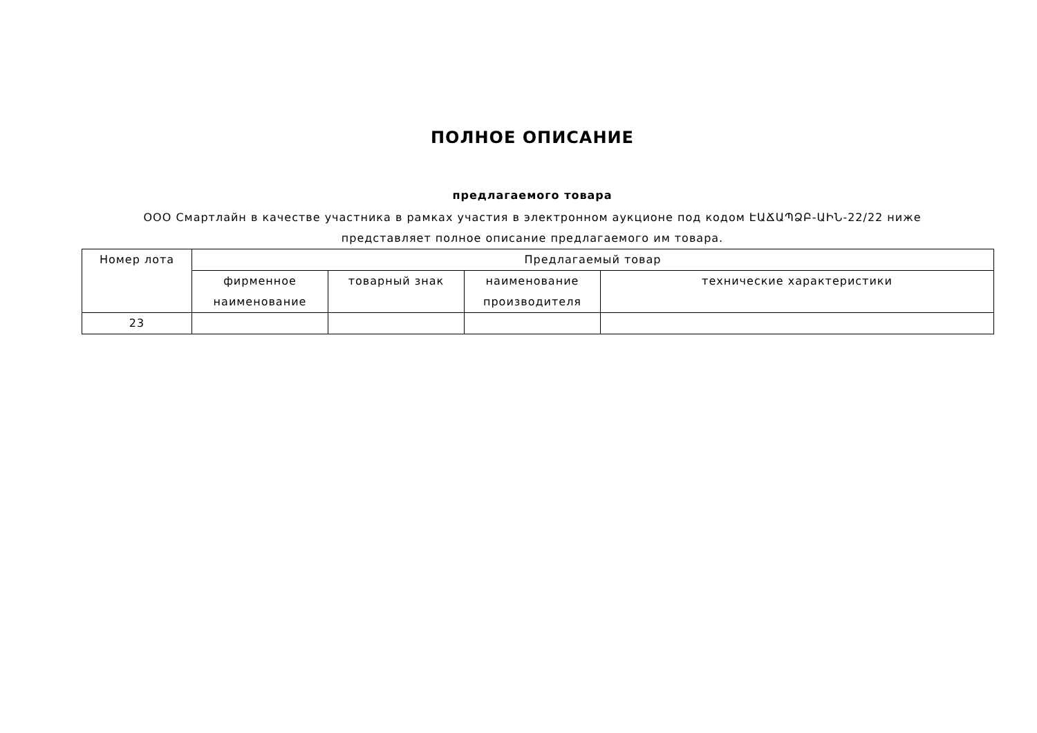ПОЛНОЕ ОПИСАНИЕ
предлагаемого товара
ООО Смартлайн в качестве участника в рамках участия в электронном аукционе под кодом ԷԱՃԱՊՁԲ-ԱԻՆ-22/22 ниже представляет полное описание предлагаемого им товара.
| Номер лота | Предлагаемый товар | | | |
| --- | --- | --- | --- | --- |
| | фирменное наименование | товарный знак | наименование производителя | технические характеристики |
| 23 | | | | |